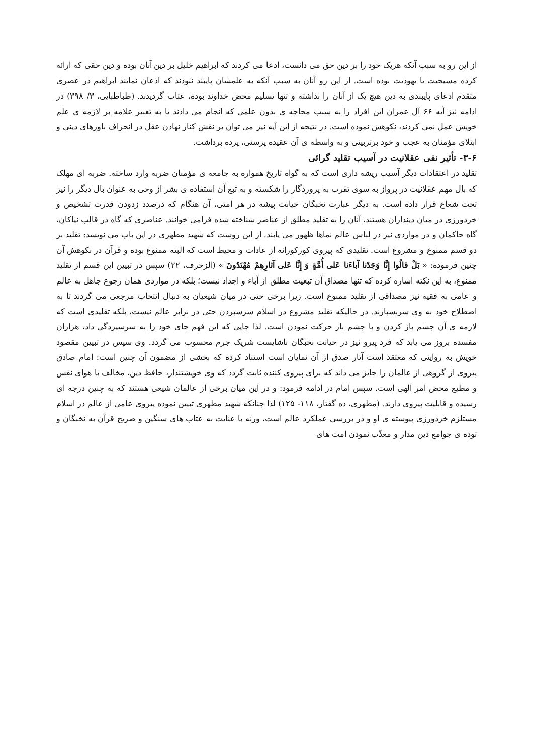از این رو به سبب آنکه هریک خود را بر دین حق می دانست، ادعا می کردند که ابراهیم خلیل بر دین آنان بوده و دین حقی که ارائه کرده مسیحیت یا یهودیت بوده است. از این رو آنان به سبب آنکه به علمشان پایبند نبودند که اذعان نمایند ابراهیم در عصری متقدم ادعای پایبندی به دین هیچ یک از آنان را نداشته و تنها تسلیم محض خداوند بوده، عتاب گردیدند. (طباطبایی، ۳/ ۳۹۸) در ادامه نیز آیه ۶۶ آل عمران این افراد را به سبب محاجه ی بدون علمی که انجام می دادند یا به تعبیر علامه بر لازمه ی علم خویش عمل نمی کردند، نکوهش نموده است. در نتیجه از این آیه نیز می توان بر نقش کنار نهادن عقل در انحراف باورهای دینی و ابتلای مؤمنان به عجب و خود برتربینی و به واسطه ی آن عقیده پرستی، پرده برداشت.
۳-۶- تأثیر نفی عقلانیت در آسیب تقلید گرائی
تقلید در اعتقادات دیگر آسیب ریشه داری است که به گواه تاریخ همواره به جامعه ی مؤمنان ضربه وارد ساخته. ضربه ای مهلک که بال مهم عقلانیت در پرواز به سوی تقرب به پروردگار را شکسته و به تبع آن استفاده ی بشر از وحی به عنوان بال دیگر را نیز تحت شعاع قرار داده است. به دیگر عبارت نخبگان خیانت پیشه در هر امتی، آن هنگام که درصدد زدودن قدرت تشخیص و خردورزی در میان دینداران هستند، آنان را به تقلید مطلق از عناصر شناخته شده فرامی خوانند. عناصری که گاه در قالب نیاکان، گاه حاکمان و در مواردی نیز در لباس عالم نماها ظهور می یابند. از این روست که شهید مطهری در این باب می نویسد: تقلید بر دو قسم ممنوع و مشروع است. تقلیدی که پیروی کورکورانه از عادات و محیط است که البته ممنوع بوده و قرآن در نکوهش آن چنین فرموده: « بَلْ قالُوا إِنَّا وَجَدْنا آباءَنا عَلى أُمَّةٍ وَ إِنَّا عَلى آثارِهِمْ مُهْتَدُونَ » (الزخرف، ۲۲) سپس در تبیین این قسم از تقلید ممنوع، به این نکته اشاره کرده که تنها مصداق آن تبعیت مطلق از آباء و اجداد نیست؛ بلکه در مواردی همان رجوع جاهل به عالم و عامی به فقیه نیز مصداقی از تقلید ممنوع است. زیرا برخی حتی در میان شیعیان به دنبال انتخاب مرجعی می گردند تا به اصطلاح خود به وی سربسپارند. در حالیکه تقلید مشروع در اسلام سرسپردن حتی در برابر عالم نیست، بلکه تقلیدی است که لازمه ی آن چشم باز کردن و با چشم باز حرکت نمودن است. لذا جایی که این فهم جای خود را به سرسپردگی داد، هزاران مفسده بروز می یابد که فرد پیرو نیز در خیانت نخبگان ناشایست شریک جرم محسوب می گردد. وی سپس در تبیین مقصود خویش به روایتی که معتقد است آثار صدق از آن نمایان است استناد کرده که بخشی از مضمون آن چنین است: امام صادق پیروی از گروهی از عالمان را جایز می داند که برای پیروی کننده ثابت گردد که وی خویشتندار، حافظ دین، مخالف با هوای نفس و مطیع محض امر الهی است. سپس امام در ادامه فرمود: و در این میان برخی از عالمان شیعی هستند که به چنین درجه ای رسیده و قابلیت پیروی دارند. (مطهری، ده گفتار، ۱۱۸- ۱۲۵) لذا چنانکه شهید مطهری تبیین نموده پیروی عامی از عالم در اسلام مستلزم خردورزی پیوسته ی او و در بررسی عملکرد عالم است، ورنه با عنایت به عتاب های سنگین و صریح قرآن به نخبگان و توده ی جوامع دین مدار و معذّب نمودن امت های